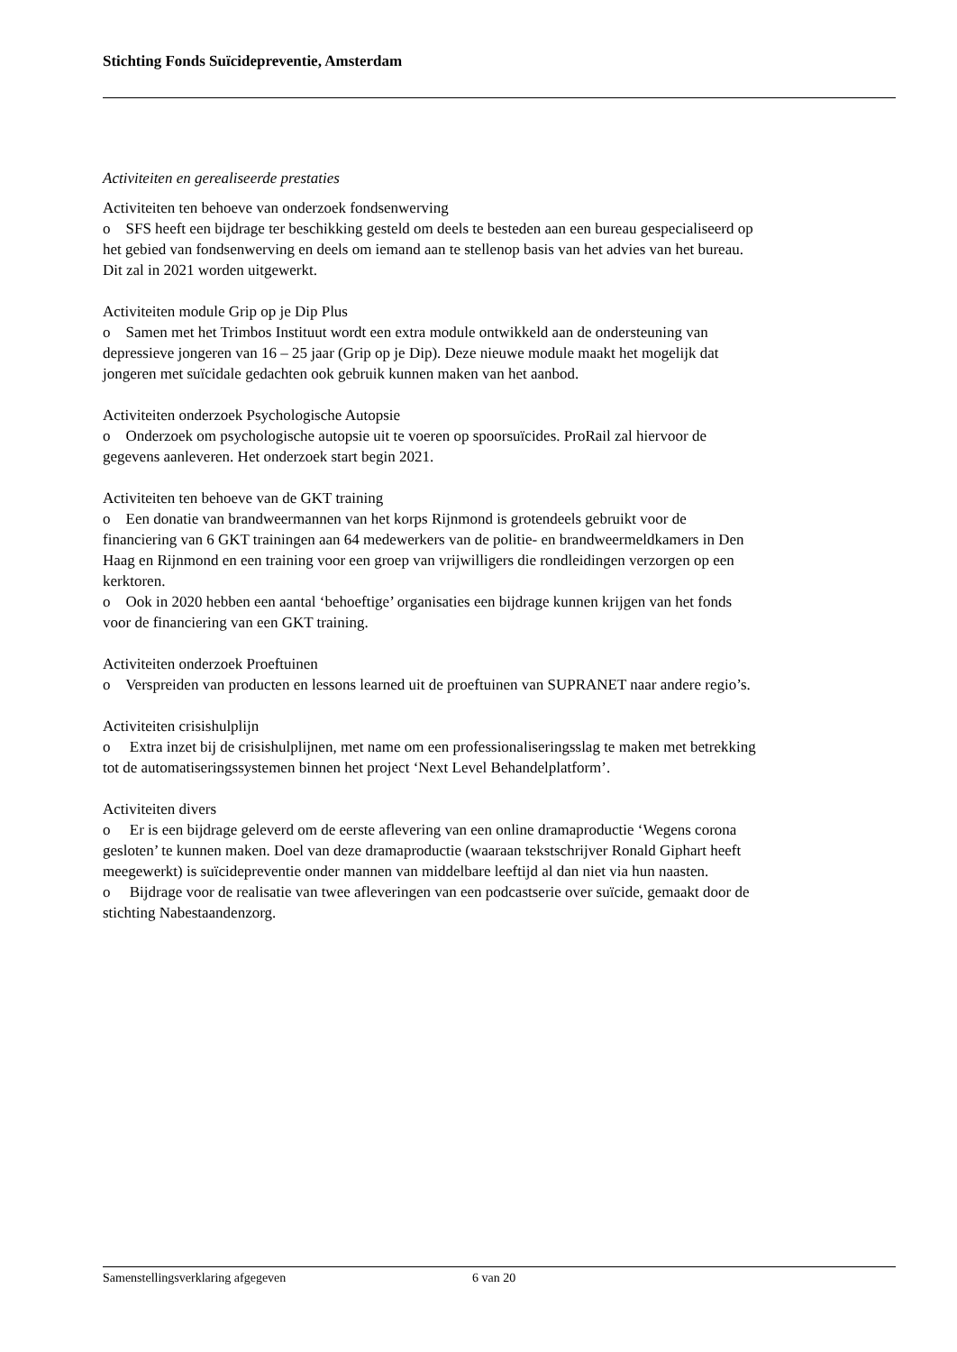Stichting Fonds Suïcidepreventie, Amsterdam
Activiteiten en gerealiseerde prestaties
Activiteiten ten behoeve van onderzoek fondsenwerving
o SFS heeft een bijdrage ter beschikking gesteld om deels te besteden aan een bureau gespecialiseerd op het gebied van fondsenwerving en deels om iemand aan te stellenop basis van het advies van het bureau. Dit zal in 2021 worden uitgewerkt.
Activiteiten module Grip op je Dip Plus
o Samen met het Trimbos Instituut wordt een extra module ontwikkeld aan de ondersteuning van depressieve jongeren van 16 – 25 jaar (Grip op je Dip). Deze nieuwe module maakt het mogelijk dat jongeren met suïcidale gedachten ook gebruik kunnen maken van het aanbod.
Activiteiten onderzoek Psychologische Autopsie
o Onderzoek om psychologische autopsie uit te voeren op spoorsuïcides. ProRail zal hiervoor de gegevens aanleveren. Het onderzoek start begin 2021.
Activiteiten ten behoeve van de GKT training
o Een donatie van brandweermannen van het korps Rijnmond is grotendeels gebruikt voor de financiering van 6 GKT trainingen aan 64 medewerkers van de politie- en brandweermeldkamers in Den Haag en Rijnmond en een training voor een groep van vrijwilligers die rondleidingen verzorgen op een kerktoren.
o Ook in 2020 hebben een aantal ‘behoeftige’ organisaties een bijdrage kunnen krijgen van het fonds voor de financiering van een GKT training.
Activiteiten onderzoek Proeftuinen
o Verspreiden van producten en lessons learned uit de proeftuinen van SUPRANET naar andere regio’s.
Activiteiten crisishulplijn
o Extra inzet bij de crisishulplijnen, met name om een professionaliseringsslag te maken met betrekking tot de automatiseringssystemen binnen het project ‘Next Level Behandelplatform’.
Activiteiten divers
o Er is een bijdrage geleverd om de eerste aflevering van een online dramaproductie ‘Wegens corona gesloten’ te kunnen maken. Doel van deze dramaproductie (waaraan tekstschrijver Ronald Giphart heeft meegewerkt) is suïcidepreventie onder mannen van middelbare leeftijd al dan niet via hun naasten.
o Bijdrage voor de realisatie van twee afleveringen van een podcastserie over suïcide, gemaakt door de stichting Nabestaandenzorg.
Samenstellingsverklaring afgegeven 6 van 20